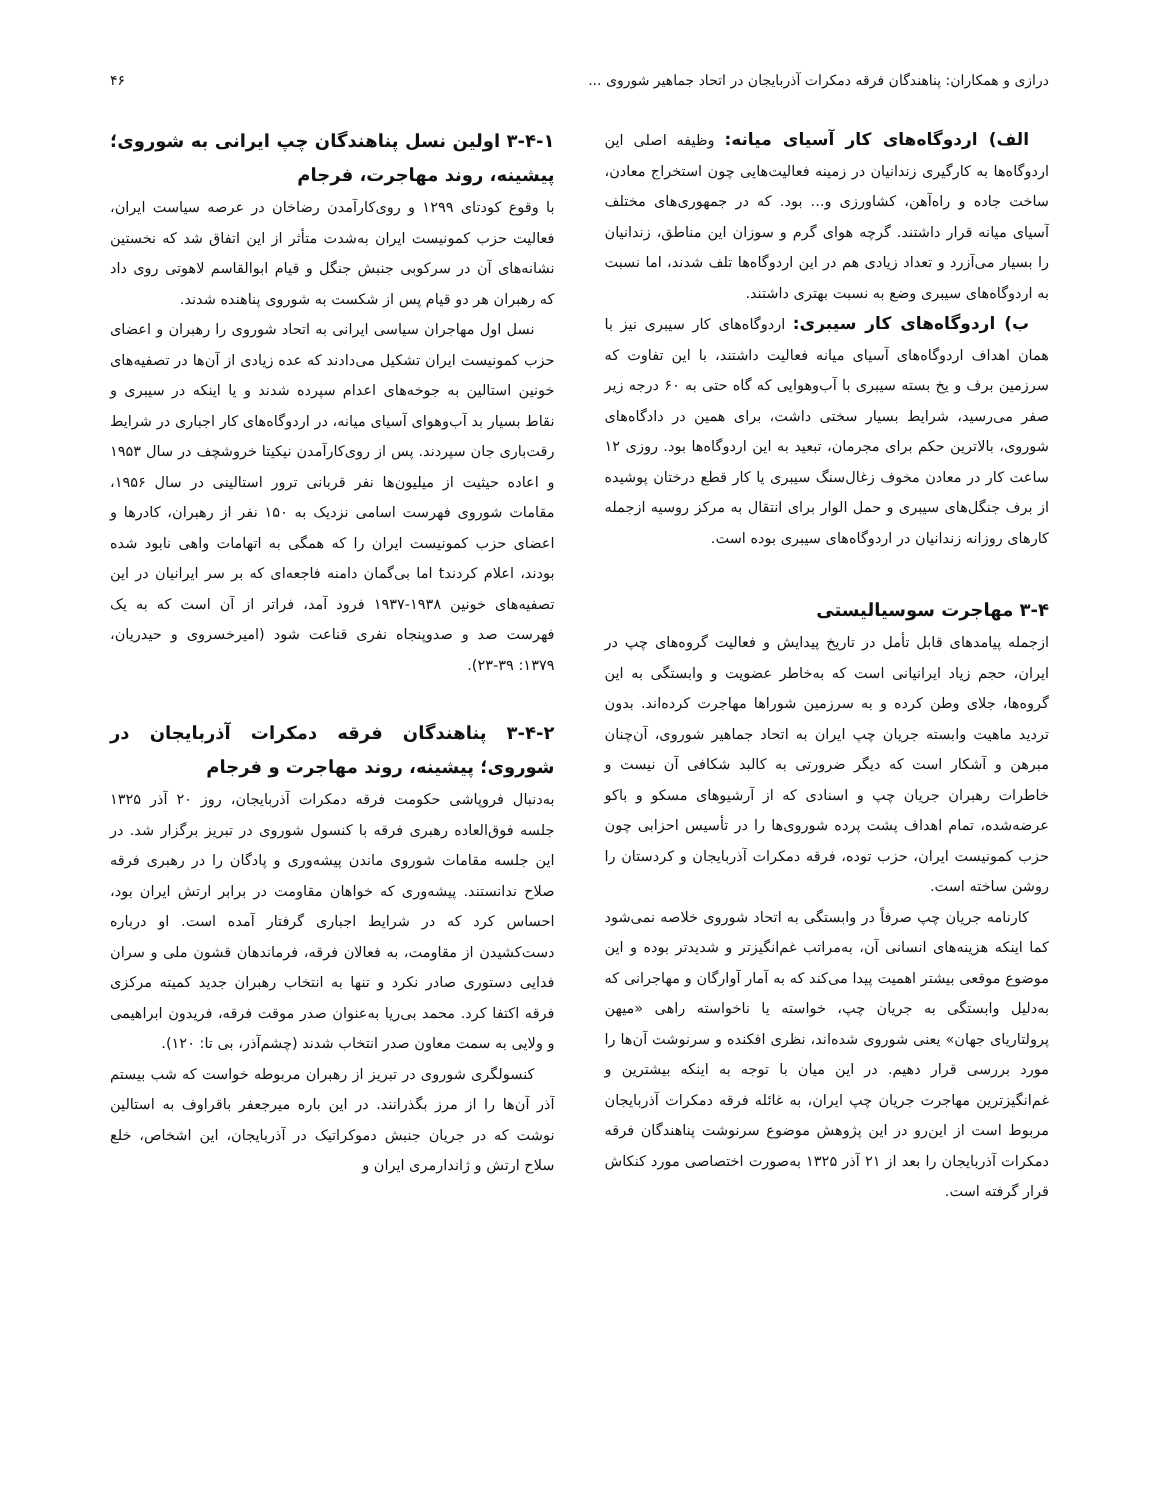درازی و همکاران: پناهندگان فرقه دمکرات آذربایجان در اتحاد جماهیر شوروی ... ۴۶
الف) اردوگاه‌های کار آسیای میانه: وظیفه اصلی این اردوگاه‌ها به کارگیری زندانیان در زمینه فعالیت‌هایی چون استخراج معادن، ساخت جاده و راه‌آهن، کشاورزی و... بود. که در جمهوری‌های مختلف آسیای میانه قرار داشتند. گرچه هوای گرم و سوزان این مناطق، زندانیان را بسیار می‌آزرد و تعداد زیادی هم در این اردوگاه‌ها تلف شدند، اما نسبت به اردوگاه‌های سیبری وضع به نسبت بهتری داشتند.
ب) اردوگاه‌های کار سیبری: اردوگاه‌های کار سیبری نیز با همان اهداف اردوگاه‌های آسیای میانه فعالیت داشتند، با این تفاوت که سرزمین برف و یخ بسته سیبری با آب‌وهوایی که گاه حتی به ۶۰ درجه زیر صفر می‌رسید، شرایط بسیار سختی داشت، برای همین در دادگاه‌های شوروی، بالاترین حکم برای مجرمان، تبعید به این اردوگاه‌ها بود. روزی ۱۲ ساعت کار در معادن مخوف زغال‌سنگ سیبری یا کار قطع درختان پوشیده از برف جنگل‌های سیبری و حمل الوار برای انتقال به مرکز روسیه ازجمله کارهای روزانه زندانیان در اردوگاه‌های سیبری بوده است.
۳-۴ مهاجرت سوسیالیستی
ازجمله پیامدهای قابل تأمل در تاریخ پیدایش و فعالیت گروه‌های چپ در ایران، حجم زیاد ایرانیانی است که به‌خاطر عضویت و وابستگی به این گروه‌ها، جلای وطن کرده و به سرزمین شوراها مهاجرت کرده‌اند. بدون تردید ماهیت وابسته جریان چپ ایران به اتحاد جماهیر شوروی، آن‌چنان مبرهن و آشکار است که دیگر ضرورتی به کالبد شکافی آن نیست و خاطرات رهبران جریان چپ و اسنادی که از آرشیوهای مسکو و باکو عرضه‌شده، تمام اهداف پشت پرده شوروی‌ها را در تأسیس احزابی چون حزب کمونیست ایران، حزب توده، فرقه دمکرات آذربایجان و کردستان را روشن ساخته است.
کارنامه جریان چپ صرفاً در وابستگی به اتحاد شوروی خلاصه نمی‌شود کما اینکه هزینه‌های انسانی آن، به‌مراتب غم‌انگیزتر و شدیدتر بوده و این موضوع موقعی بیشتر اهمیت پیدا می‌کند که به آمار آوارگان و مهاجرانی که به‌دلیل وابستگی به جریان چپ، خواسته یا ناخواسته راهی «میهن پرولتاریای جهان» یعنی شوروی شده‌اند، نظری افکنده و سرنوشت آن‌ها را مورد بررسی قرار دهیم. در این میان با توجه به اینکه بیشترین و غم‌انگیزترین مهاجرت جریان چپ ایران، به غائله فرقه دمکرات آذربایجان مربوط است از این‌رو در این پژوهش موضوع سرنوشت پناهندگان فرقه دمکرات آذربایجان را بعد از ۲۱ آذر ۱۳۲۵ به‌صورت اختصاصی مورد کنکاش قرار گرفته است.
۳-۴-۱ اولین نسل پناهندگان چپ ایرانی به شوروی؛ پیشینه، روند مهاجرت، فرجام
با وقوع کودتای ۱۲۹۹ و روی‌کارآمدن رضاخان در عرصه سیاست ایران، فعالیت حزب کمونیست ایران به‌شدت متأثر از این اتفاق شد که نخستین نشانه‌های آن در سرکوبی جنبش جنگل و قیام ابوالقاسم لاهوتی روی داد که رهبران هر دو قیام پس از شکست به شوروی پناهنده شدند.
نسل اول مهاجران سیاسی ایرانی به اتحاد شوروی را رهبران و اعضای حزب کمونیست ایران تشکیل می‌دادند که عده زیادی از آن‌ها در تصفیه‌های خونین استالین به جوخه‌های اعدام سپرده شدند و یا اینکه در سیبری و نقاط بسیار بد آب‌وهوای آسیای میانه، در اردوگاه‌های کار اجباری در شرایط رقت‌باری جان سپردند. پس از روی‌کارآمدن نیکیتا خروشچف در سال ۱۹۵۳ و اعاده حیثیت از میلیون‌ها نفر قربانی ترور استالینی در سال ۱۹۵۶، مقامات شوروی فهرست اسامی نزدیک به ۱۵۰ نفر از رهبران، کادرها و اعضای حزب کمونیست ایران را که همگی به اتهامات واهی نابود شده بودند، اعلام کردندt اما بی‌گمان دامنه فاجعه‌ای که بر سر ایرانیان در این تصفیه‌های خونین ۱۹۳۸-۱۹۳۷ فرود آمد، فراتر از آن است که به یک فهرست صد و صدوپنجاه نفری قناعت شود (امیرخسروی و حیدریان، ۱۳۷۹: ۳۹-۲۳).
۳-۴-۲ پناهندگان فرقه دمکرات آذربایجان در شوروی؛ پیشینه، روند مهاجرت و فرجام
به‌دنبال فروپاشی حکومت فرقه دمکرات آذربایجان، روز ۲۰ آذر ۱۳۲۵ جلسه فوق‌العاده رهبری فرقه با کنسول شوروی در تبریز برگزار شد. در این جلسه مقامات شوروی ماندن پیشه‌وری و پادگان را در رهبری فرقه صلاح ندانستند. پیشه‌وری که خواهان مقاومت در برابر ارتش ایران بود، احساس کرد که در شرایط اجباری گرفتار آمده است. او درباره دست‌کشیدن از مقاومت، به فعالان فرقه، فرماندهان قشون ملی و سران فدایی دستوری صادر نکرد و تنها به انتخاب رهبران جدید کمیته مرکزی فرقه اکتفا کرد. محمد بی‌ریا به‌عنوان صدر موقت فرقه، فریدون ابراهیمی و ولایی به سمت معاون صدر انتخاب شدند (چشم‌آذر، بی تا: ۱۲۰).
کنسولگری شوروی در تبریز از رهبران مربوطه خواست که شب بیستم آذر آن‌ها را از مرز بگذرانند. در این باره میرجعفر باقراوف به استالین نوشت که در جریان جنبش دموکراتیک در آذربایجان، این اشخاص، خلع سلاح ارتش و ژاندارمری ایران و